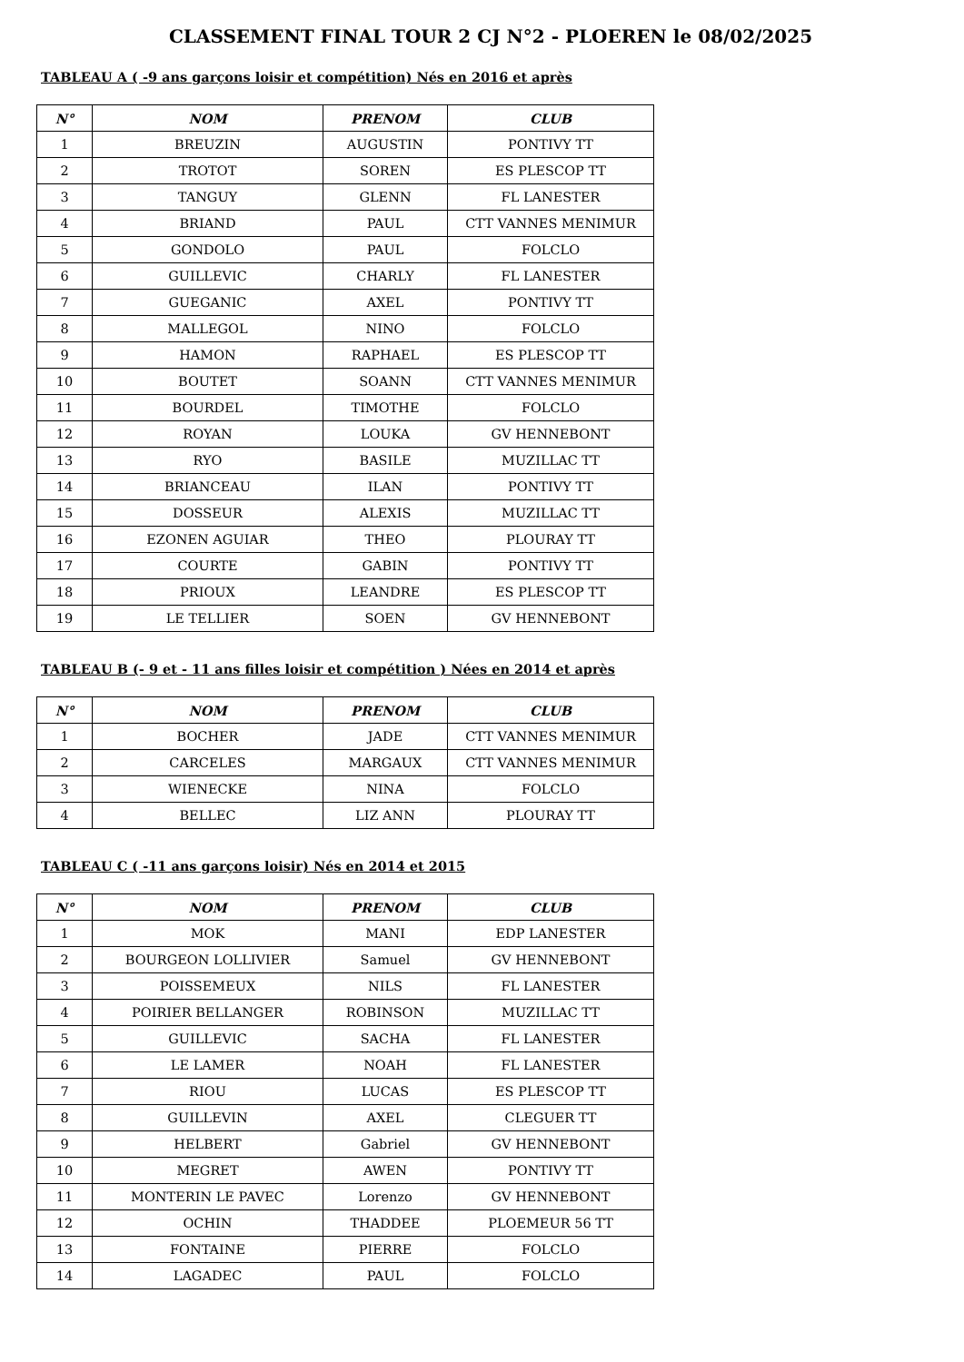CLASSEMENT FINAL TOUR 2 CJ N°2 - PLOEREN le 08/02/2025
TABLEAU A ( -9 ans garçons loisir et compétition) Nés en 2016 et après
| N° | NOM | PRENOM | CLUB |
| --- | --- | --- | --- |
| 1 | BREUZIN | AUGUSTIN | PONTIVY TT |
| 2 | TROTOT | SOREN | ES PLESCOP TT |
| 3 | TANGUY | GLENN | FL LANESTER |
| 4 | BRIAND | PAUL | CTT VANNES MENIMUR |
| 5 | GONDOLO | PAUL | FOLCLO |
| 6 | GUILLEVIC | CHARLY | FL LANESTER |
| 7 | GUEGANIC | AXEL | PONTIVY TT |
| 8 | MALLEGOL | NINO | FOLCLO |
| 9 | HAMON | RAPHAEL | ES PLESCOP TT |
| 10 | BOUTET | SOANN | CTT VANNES MENIMUR |
| 11 | BOURDEL | TIMOTHE | FOLCLO |
| 12 | ROYAN | LOUKA | GV HENNEBONT |
| 13 | RYO | BASILE | MUZILLAC TT |
| 14 | BRIANCEAU | ILAN | PONTIVY TT |
| 15 | DOSSEUR | ALEXIS | MUZILLAC TT |
| 16 | EZONEN AGUIAR | THEO | PLOURAY TT |
| 17 | COURTE | GABIN | PONTIVY TT |
| 18 | PRIOUX | LEANDRE | ES PLESCOP TT |
| 19 | LE TELLIER | SOEN | GV HENNEBONT |
TABLEAU B (- 9 et - 11 ans filles loisir et compétition ) Nées en 2014 et après
| N° | NOM | PRENOM | CLUB |
| --- | --- | --- | --- |
| 1 | BOCHER | JADE | CTT VANNES MENIMUR |
| 2 | CARCELES | MARGAUX | CTT VANNES MENIMUR |
| 3 | WIENECKE | NINA | FOLCLO |
| 4 | BELLEC | LIZ ANN | PLOURAY TT |
TABLEAU C ( -11 ans garçons loisir) Nés en 2014 et 2015
| N° | NOM | PRENOM | CLUB |
| --- | --- | --- | --- |
| 1 | MOK | MANI | EDP LANESTER |
| 2 | BOURGEON LOLLIVIER | Samuel | GV HENNEBONT |
| 3 | POISSEMEUX | NILS | FL LANESTER |
| 4 | POIRIER BELLANGER | ROBINSON | MUZILLAC TT |
| 5 | GUILLEVIC | SACHA | FL LANESTER |
| 6 | LE LAMER | NOAH | FL LANESTER |
| 7 | RIOU | LUCAS | ES PLESCOP TT |
| 8 | GUILLEVIN | AXEL | CLEGUER TT |
| 9 | HELBERT | Gabriel | GV HENNEBONT |
| 10 | MEGRET | AWEN | PONTIVY TT |
| 11 | MONTERIN LE PAVEC | Lorenzo | GV HENNEBONT |
| 12 | OCHIN | THADDEE | PLOEMEUR 56 TT |
| 13 | FONTAINE | PIERRE | FOLCLO |
| 14 | LAGADEC | PAUL | FOLCLO |